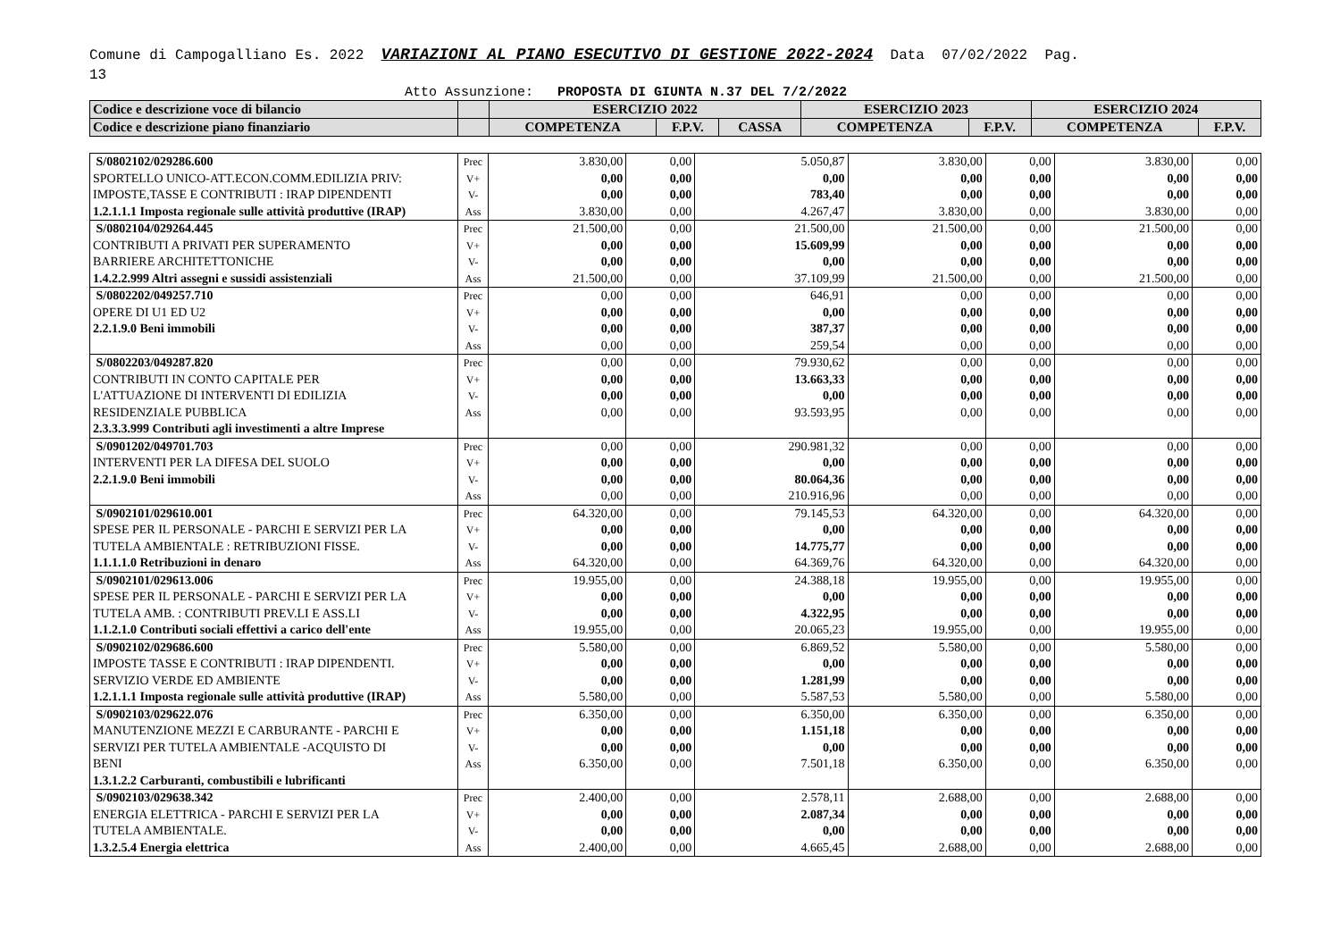Comune di Campogalliano Es. 2022 VARIAZIONI AL PIANO ESECUTIVO DI GESTIONE 2022-2024 Data 07/02/2022 Pag.
13
Atto Assunzione: PROPOSTA DI GIUNTA N.37 DEL 7/2/2022
| Codice e descrizione voce di bilancio | | ESERCIZIO 2022 | | | ESERCIZIO 2023 | | ESERCIZIO 2024 | |
| --- | --- | --- | --- | --- | --- | --- | --- | --- |
| Codice e descrizione piano finanziario | | COMPETENZA | F.P.V. | CASSA | COMPETENZA | F.P.V. | COMPETENZA | F.P.V. |
| S/0802102/029286.600 SPORTELLO UNICO-ATT.ECON.COMM.EDILIZIA PRIV: IMPOSTE,TASSE E CONTRIBUTI : IRAP DIPENDENTI 1.2.1.1.1 Imposta regionale sulle attività produttive (IRAP) | Prec V+ V- Ass | 3.830,00 0,00 0,00 3.830,00 | 0,00 0,00 0,00 0,00 | 5.050,87 0,00 783,40 4.267,47 | 3.830,00 0,00 0,00 3.830,00 | 0,00 0,00 0,00 0,00 | 3.830,00 0,00 0,00 3.830,00 | 0,00 0,00 0,00 0,00 |
| S/0802104/029264.445 CONTRIBUTI A PRIVATI PER SUPERAMENTO BARRIERE ARCHITETTONICHE 1.4.2.2.999 Altri assegni e sussidi assistenziali | Prec V+ V- Ass | 21.500,00 0,00 0,00 21.500,00 | 0,00 0,00 0,00 0,00 | 21.500,00 15.609,99 0,00 37.109,99 | 21.500,00 0,00 0,00 21.500,00 | 0,00 0,00 0,00 0,00 | 21.500,00 0,00 0,00 21.500,00 | 0,00 0,00 0,00 0,00 |
| S/0802202/049257.710 OPERE DI U1 ED U2 2.2.1.9.0 Beni immobili | Prec V+ V- Ass | 0,00 0,00 0,00 0,00 | 0,00 0,00 0,00 0,00 | 646,91 0,00 387,37 259,54 | 0,00 0,00 0,00 0,00 | 0,00 0,00 0,00 0,00 | 0,00 0,00 0,00 0,00 | 0,00 0,00 0,00 0,00 |
| S/0802203/049287.820 CONTRIBUTI IN CONTO CAPITALE PER L'ATTUAZIONE DI INTERVENTI DI EDILIZIA RESIDENZIALE PUBBLICA 2.3.3.3.999 Contributi agli investimenti a altre Imprese | Prec V+ V- Ass | 0,00 0,00 0,00 0,00 | 0,00 0,00 0,00 0,00 | 79.930,62 13.663,33 0,00 93.593,95 | 0,00 0,00 0,00 0,00 | 0,00 0,00 0,00 0,00 | 0,00 0,00 0,00 0,00 | 0,00 0,00 0,00 0,00 |
| S/0901202/049701.703 INTERVENTI PER LA DIFESA DEL SUOLO 2.2.1.9.0 Beni immobili | Prec V+ V- Ass | 0,00 0,00 0,00 0,00 | 0,00 0,00 0,00 0,00 | 290.981,32 0,00 80.064,36 210.916,96 | 0,00 0,00 0,00 0,00 | 0,00 0,00 0,00 0,00 | 0,00 0,00 0,00 0,00 | 0,00 0,00 0,00 0,00 |
| S/0902101/029610.001 SPESE PER IL PERSONALE - PARCHI E SERVIZI PER LA TUTELA AMBIENTALE : RETRIBUZIONI FISSE. 1.1.1.1.0 Retribuzioni in denaro | Prec V+ V- Ass | 64.320,00 0,00 0,00 64.320,00 | 0,00 0,00 0,00 0,00 | 79.145,53 0,00 14.775,77 64.369,76 | 64.320,00 0,00 0,00 64.320,00 | 0,00 0,00 0,00 0,00 | 64.320,00 0,00 0,00 64.320,00 | 0,00 0,00 0,00 0,00 |
| S/0902101/029613.006 SPESE PER IL PERSONALE - PARCHI E SERVIZI PER LA TUTELA AMB. : CONTRIBUTI PREV.LI E ASS.LI 1.1.2.1.0 Contributi sociali effettivi a carico dell'ente | Prec V+ V- Ass | 19.955,00 0,00 0,00 19.955,00 | 0,00 0,00 0,00 0,00 | 24.388,18 0,00 4.322,95 20.065,23 | 19.955,00 0,00 0,00 19.955,00 | 0,00 0,00 0,00 0,00 | 19.955,00 0,00 0,00 19.955,00 | 0,00 0,00 0,00 0,00 |
| S/0902102/029686.600 IMPOSTE TASSE E CONTRIBUTI : IRAP DIPENDENTI. SERVIZIO VERDE ED AMBIENTE 1.2.1.1.1 Imposta regionale sulle attività produttive (IRAP) | Prec V+ V- Ass | 5.580,00 0,00 0,00 5.580,00 | 0,00 0,00 0,00 0,00 | 6.869,52 0,00 1.281,99 5.587,53 | 5.580,00 0,00 0,00 5.580,00 | 0,00 0,00 0,00 0,00 | 5.580,00 0,00 0,00 5.580,00 | 0,00 0,00 0,00 0,00 |
| S/0902103/029622.076 MANUTENZIONE MEZZI E CARBURANTE - PARCHI E SERVIZI PER TUTELA AMBIENTALE -ACQUISTO DI BENI 1.3.1.2.2 Carburanti, combustibili e lubrificanti | Prec V+ V- Ass | 6.350,00 0,00 0,00 6.350,00 | 0,00 0,00 0,00 0,00 | 6.350,00 1.151,18 0,00 7.501,18 | 6.350,00 0,00 0,00 6.350,00 | 0,00 0,00 0,00 0,00 | 6.350,00 0,00 0,00 6.350,00 | 0,00 0,00 0,00 0,00 |
| S/0902103/029638.342 ENERGIA ELETTRICA - PARCHI E SERVIZI PER LA TUTELA AMBIENTALE. 1.3.2.5.4 Energia elettrica | Prec V+ V- Ass | 2.400,00 0,00 0,00 2.400,00 | 0,00 0,00 0,00 0,00 | 2.578,11 2.087,34 0,00 4.665,45 | 2.688,00 0,00 0,00 2.688,00 | 0,00 0,00 0,00 0,00 | 2.688,00 0,00 0,00 2.688,00 | 0,00 0,00 0,00 0,00 |